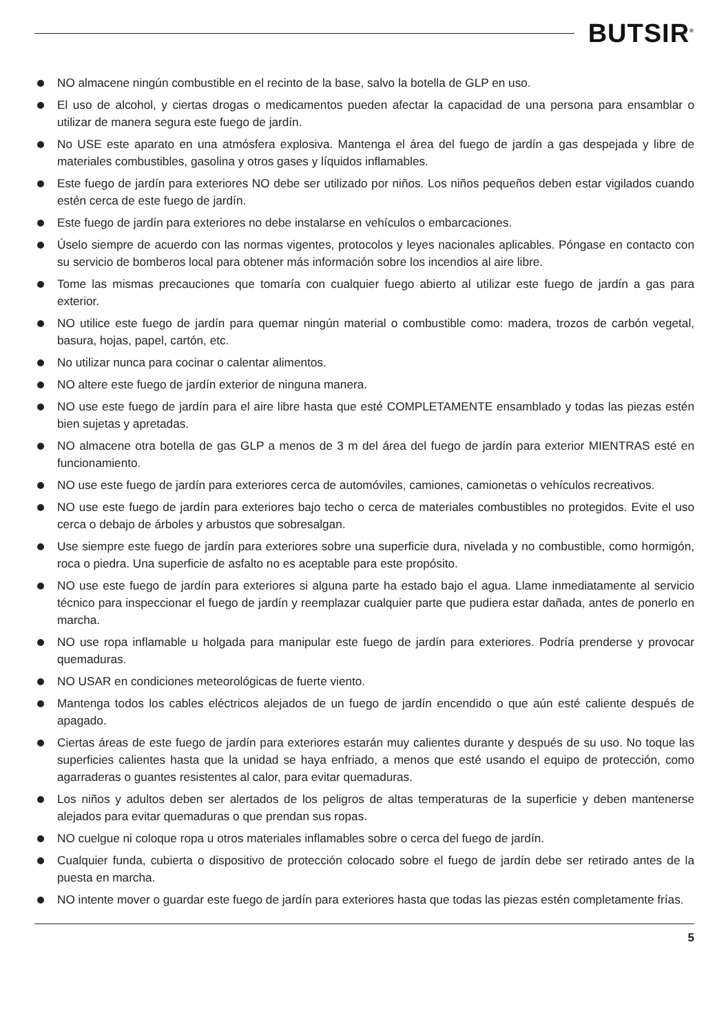BUTSIR<sup>®</sup>
NO almacene ningún combustible en el recinto de la base, salvo la botella de GLP en uso.
El uso de alcohol, y ciertas drogas o medicamentos pueden afectar la capacidad de una persona para ensamblar o utilizar de manera segura este fuego de jardín.
No USE este aparato en una atmósfera explosiva. Mantenga el área del fuego de jardín a gas despejada y libre de materiales combustibles, gasolina y otros gases y líquidos inflamables.
Este fuego de jardín para exteriores NO debe ser utilizado por niños. Los niños pequeños deben estar vigilados cuando estén cerca de este fuego de jardín.
Este fuego de jardín para exteriores no debe instalarse en vehículos o embarcaciones.
Úselo siempre de acuerdo con las normas vigentes, protocolos y leyes nacionales aplicables. Póngase en contacto con su servicio de bomberos local para obtener más información sobre los incendios al aire libre.
Tome las mismas precauciones que tomaría con cualquier fuego abierto al utilizar este fuego de jardín a gas para exterior.
NO utilice este fuego de jardín para quemar ningún material o combustible como: madera, trozos de carbón vegetal, basura, hojas, papel, cartón, etc.
No utilizar nunca para cocinar o calentar alimentos.
NO altere este fuego de jardín exterior de ninguna manera.
NO use este fuego de jardín para el aire libre hasta que esté COMPLETAMENTE ensamblado y todas las piezas estén bien sujetas y apretadas.
NO almacene otra botella de gas GLP a menos de 3 m del área del fuego de jardín para exterior MIENTRAS esté en funcionamiento.
NO use este fuego de jardín para exteriores cerca de automóviles, camiones, camionetas o vehículos recreativos.
NO use este fuego de jardín para exteriores bajo techo o cerca de materiales combustibles no protegidos. Evite el uso cerca o debajo de árboles y arbustos que sobresalgan.
Use siempre este fuego de jardín para exteriores sobre una superficie dura, nivelada y no combustible, como hormigón, roca o piedra. Una superficie de asfalto no es aceptable para este propósito.
NO use este fuego de jardín para exteriores si alguna parte ha estado bajo el agua. Llame inmediatamente al servicio técnico para inspeccionar el fuego de jardín y reemplazar cualquier parte que pudiera estar dañada, antes de ponerlo en marcha.
NO use ropa inflamable u holgada para manipular este fuego de jardín para exteriores. Podría prenderse y provocar quemaduras.
NO USAR en condiciones meteorológicas de fuerte viento.
Mantenga todos los cables eléctricos alejados de un fuego de jardín encendido o que aún esté caliente después de apagado.
Ciertas áreas de este fuego de jardín para exteriores estarán muy calientes durante y después de su uso. No toque las superficies calientes hasta que la unidad se haya enfriado, a menos que esté usando el equipo de protección, como agarraderas o guantes resistentes al calor, para evitar quemaduras.
Los niños y adultos deben ser alertados de los peligros de altas temperaturas de la superficie y deben mantenerse alejados para evitar quemaduras o que prendan sus ropas.
NO cuelgue ni coloque ropa u otros materiales inflamables sobre o cerca del fuego de jardín.
Cualquier funda, cubierta o dispositivo de protección colocado sobre el fuego de jardín debe ser retirado antes de la puesta en marcha.
NO intente mover o guardar este fuego de jardín para exteriores hasta que todas las piezas estén completamente frías.
5